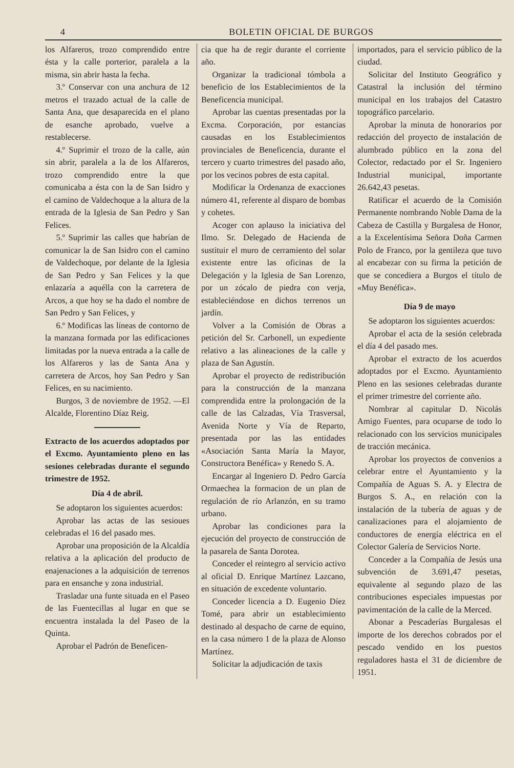4 BOLETIN OFICIAL DE BURGOS
los Alfareros, trozo comprendido entre ésta y la calle porterior, paralela a la misma, sin abrir hasta la fecha.
3.º Conservar con una anchura de 12 metros el trazado actual de la calle de Santa Ana, que desaparecida en el plano de esanche aprobado, vuelve a restablecerse.
4.º Suprimir el trozo de la calle, aún sin abrir, paralela a la de los Alfareros, trozo comprendido entre la que comunicaba a ésta con la de San Isidro y el camino de Valdechoque a la altura de la entrada de la Iglesia de San Pedro y San Felices.
5.º Suprimir las calles que habrían de comunicar la de San Isidro con el camino de Valdechoque, por delante de la Iglesia de San Pedro y San Felices y la que enlazaría a aquélla con la carretera de Arcos, a que hoy se ha dado el nombre de San Pedro y San Felices, y
6.º Modificas las líneas de contorno de la manzana formada por las edificaciones limitadas por la nueva entrada a la calle de los Alfareros y las de Santa Ana y carretera de Arcos, hoy San Pedro y San Felices, en su nacimiento.
Burgos, 3 de noviembre de 1952. —El Alcalde, Florentino Díaz Reig.
Extracto de los acuerdos adoptados por el Excmo. Ayuntamiento pleno en las sesiones celebradas durante el segundo trimestre de 1952.
Día 4 de abril.
Se adoptaron los siguientes acuerdos:
Aprobar las actas de las sesioues celebradas el 16 del pasado mes.
Aprobar una proposición de la Alcaldía relativa a la aplicación del producto de enajenaciones a la adquisición de terrenos para en ensanche y zona industrial.
Trasladar una funte situada en el Paseo de las Fuentecillas al lugar en que se encuentra instalada la del Paseo de la Quinta.
Aprobar el Padrón de Beneficen-
cia que ha de regir durante el corriente año.
Organizar la tradicional tómbola a beneficio de los Establecimientos de la Beneficencia municipal.
Aprobar las cuentas presentadas por la Excma. Corporación, por estancias causadas en los Establecimientos provinciales de Beneficencia, durante el tercero y cuarto trimestres del pasado año, por los vecinos pobres de esta capital.
Modificar la Ordenanza de exacciones número 41, referente al disparo de bombas y cohetes.
Acoger con aplauso la iniciativa del Ilmo. Sr. Delegado de Hacienda de sustituir el muro de cerramiento del solar existente entre las oficinas de la Delegación y la Iglesia de San Lorenzo, por un zócalo de piedra con verja, estableciéndose en dichos terrenos un jardín.
Volver a la Comisión de Obras a petición del Sr. Carbonell, un expediente relativo a las alineaciones de la calle y plaza de San Agustín.
Aprobar el proyecto de redistribución para la construcción de la manzana comprendida entre la prolongación de la calle de las Calzadas, Vía Trasversal, Avenida Norte y Vía de Reparto, presentada por las las entidades «Asociación Santa María la Mayor, Constructora Benéfica» y Renedo S. A.
Encargar al Ingeniero D. Pedro García Ormaechea la formacion de un plan de regulación de río Arlanzón, en su tramo urbano.
Aprobar las condiciones para la ejecución del proyecto de construcción de la pasarela de Santa Dorotea.
Conceder el reintegro al servicio activo al oficial D. Enrique Martínez Lazcano, en situación de excedente voluntario.
Conceder licencia a D. Eugenio Díez Tomé, para abrir un establecimiento destinado al despacho de carne de equino, en la casa número 1 de la plaza de Alonso Martínez.
Solicitar la adjudicación de taxis
importados, para el servicio público de la ciudad.
Solicitar del Instituto Geográfico y Catastral la inclusión del término municipal en los trabajos del Catastro topográfico parcelario.
Aprobar la minuta de honorarios por redacción del proyecto de instalación de alumbrado público en la zona del Colector, redactado por el Sr. Ingeniero Industrial municipal, importante 26.642,43 pesetas.
Ratificar el acuerdo de la Comisión Permanente nombrando Noble Dama de la Cabeza de Castilla y Burgalesa de Honor, a la Excelentísima Señora Doña Carmen Polo de Franco, por la gentileza que tuvo al encabezar con su firma la petición de que se concediera a Burgos el título de «Muy Benéfica».
Día 9 de mayo
Se adoptaron los siguientes acuerdos:
Aprobar el acta de la sesión celebrada el día 4 del pasado mes.
Aprobar el extracto de los acuerdos adoptados por el Excmo. Ayuntamiento Pleno en las sesiones celebradas durante el primer trimestre del corriente año.
Nombrar al capitular D. Nicolás Amigo Fuentes, para ocuparse de todo lo relacionado con los servicios municipales de tracción mecánica.
Aprobar los proyectos de convenios a celebrar entre el Ayuntamiento y la Compañía de Aguas S. A. y Electra de Burgos S. A., en relación con la instalación de la tubería de aguas y de canalizaciones para el alojamiento de conductores de energía eléctrica en el Colector Galería de Servicios Norte.
Conceder a la Compañía de Jesús una subvención de 3.691,47 pesetas, equivalente al segundo plazo de las contribuciones especiales impuestas por pavimentación de la calle de la Merced.
Abonar a Pescaderías Burgalesas el importe de los derechos cobrados por el pescado vendido en los puestos reguladores hasta el 31 de diciembre de 1951.